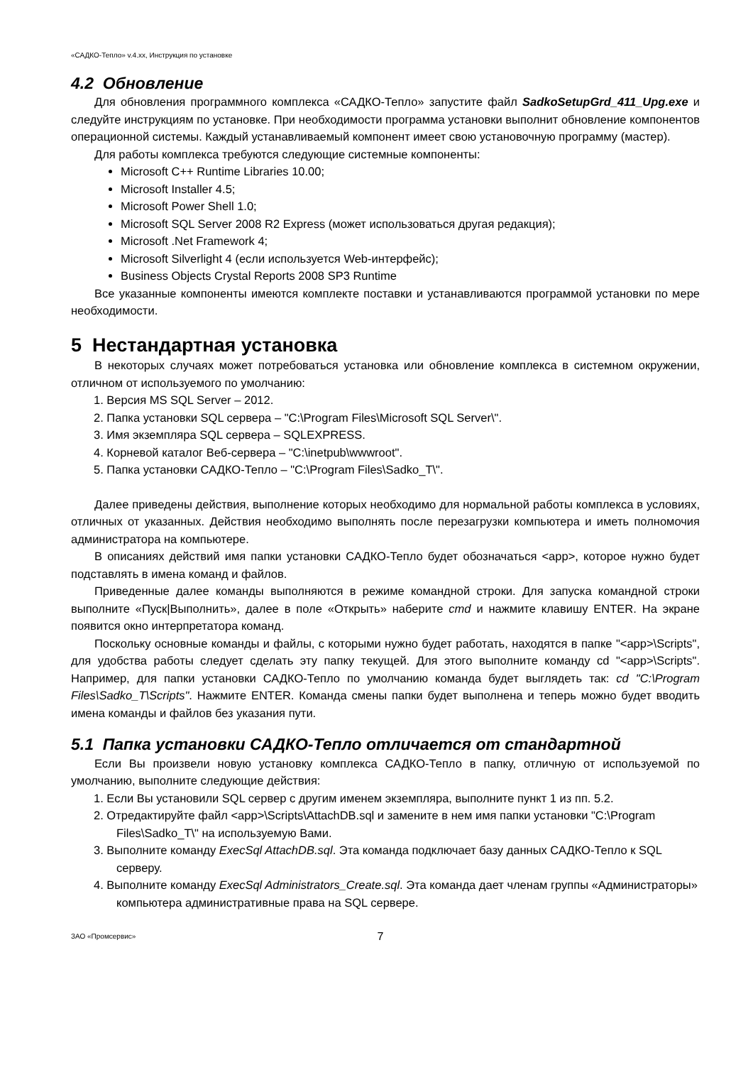«САДКО-Тепло» v.4.xx, Инструкция по установке
4.2 Обновление
Для обновления программного комплекса «САДКО-Тепло» запустите файл SadkoSetupGrd_411_Upg.exe и следуйте инструкциям по установке. При необходимости программа установки выполнит обновление компонентов операционной системы. Каждый устанавливаемый компонент имеет свою установочную программу (мастер).
Для работы комплекса требуются следующие системные компоненты:
Microsoft C++ Runtime Libraries 10.00;
Microsoft Installer 4.5;
Microsoft Power Shell 1.0;
Microsoft SQL Server 2008 R2 Express (может использоваться другая редакция);
Microsoft .Net Framework 4;
Microsoft Silverlight 4 (если используется Web-интерфейс);
Business Objects Crystal Reports 2008 SP3 Runtime
Все указанные компоненты имеются комплекте поставки и устанавливаются программой установки по мере необходимости.
5 Нестандартная установка
В некоторых случаях может потребоваться установка или обновление комплекса в системном окружении, отличном от используемого по умолчанию:
1. Версия MS SQL Server – 2012.
2. Папка установки SQL сервера – "C:\Program Files\Microsoft SQL Server\".
3. Имя экземпляра SQL сервера – SQLEXPRESS.
4. Корневой каталог Веб-сервера – "C:\inetpub\wwwroot".
5. Папка установки САДКО-Тепло – "C:\Program Files\Sadko_T\".
Далее приведены действия, выполнение которых необходимо для нормальной работы комплекса в условиях, отличных от указанных. Действия необходимо выполнять после перезагрузки компьютера и иметь полномочия администратора на компьютере.
В описаниях действий имя папки установки САДКО-Тепло будет обозначаться <app>, которое нужно будет подставлять в имена команд и файлов.
Приведенные далее команды выполняются в режиме командной строки. Для запуска командной строки выполните «Пуск|Выполнить», далее в поле «Открыть» наберите cmd и нажмите клавишу ENTER. На экране появится окно интерпретатора команд.
Поскольку основные команды и файлы, с которыми нужно будет работать, находятся в папке "<app>\Scripts", для удобства работы следует сделать эту папку текущей. Для этого выполните команду cd "<app>\Scripts". Например, для папки установки САДКО-Тепло по умолчанию команда будет выглядеть так: cd "C:\Program Files\Sadko_T\Scripts". Нажмите ENTER. Команда смены папки будет выполнена и теперь можно будет вводить имена команды и файлов без указания пути.
5.1 Папка установки САДКО-Тепло отличается от стандартной
Если Вы произвели новую установку комплекса САДКО-Тепло в папку, отличную от используемой по умолчанию, выполните следующие действия:
1. Если Вы установили SQL сервер с другим именем экземпляра, выполните пункт 1 из пп. 5.2.
2. Отредактируйте файл <app>\Scripts\AttachDB.sql и замените в нем имя папки установки "C:\Program Files\Sadko_T\" на используемую Вами.
3. Выполните команду ExecSql AttachDB.sql. Эта команда подключает базу данных САДКО-Тепло к SQL серверу.
4. Выполните команду ExecSql Administrators_Create.sql. Эта команда дает членам группы «Администраторы» компьютера административные права на SQL сервере.
ЗАО «Промсервис» 7